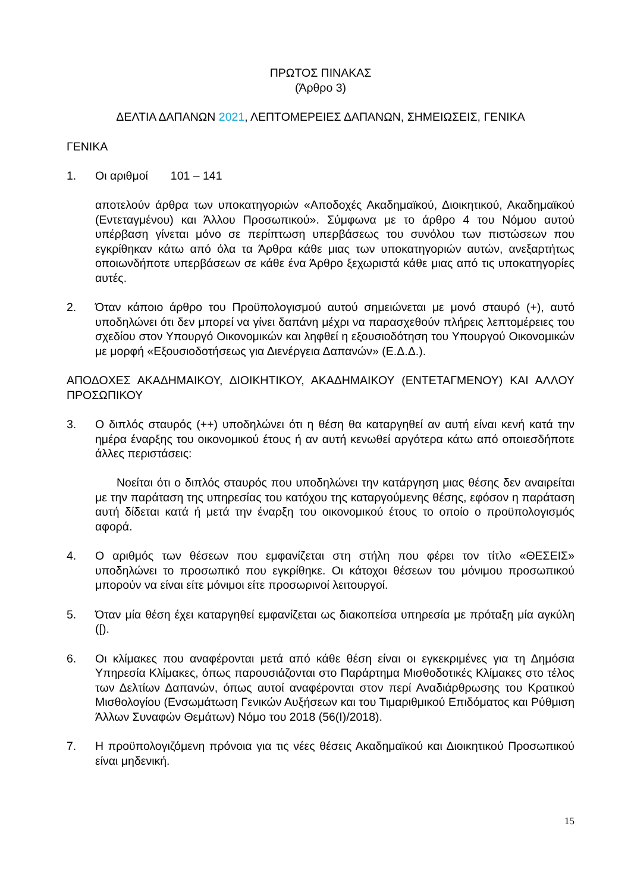ΠΡΩΤΟΣ ΠΙΝΑΚΑΣ
(Άρθρο 3)
ΔΕΛΤΙΑ ΔΑΠΑΝΩΝ 2021, ΛΕΠΤΟΜΕΡΕΙΕΣ ΔΑΠΑΝΩΝ, ΣΗΜΕΙΩΣΕΙΣ, ΓΕΝΙΚΑ
ΓΕΝΙΚΑ
1. Οι αριθμοί 101 – 141
αποτελούν άρθρα των υποκατηγοριών «Αποδοχές Ακαδημαϊκού, Διοικητικού, Ακαδημαϊκού (Εντεταγμένου) και Άλλου Προσωπικού». Σύμφωνα με το άρθρο 4 του Νόμου αυτού υπέρβαση γίνεται μόνο σε περίπτωση υπερβάσεως του συνόλου των πιστώσεων που εγκρίθηκαν κάτω από όλα τα Άρθρα κάθε μιας των υποκατηγοριών αυτών, ανεξαρτήτως οποιωνδήποτε υπερβάσεων σε κάθε ένα Άρθρο ξεχωριστά κάθε μιας από τις υποκατηγορίες αυτές.
2. Όταν κάποιο άρθρο του Προϋπολογισμού αυτού σημειώνεται με μονό σταυρό (+), αυτό υποδηλώνει ότι δεν μπορεί να γίνει δαπάνη μέχρι να παρασχεθούν πλήρεις λεπτομέρειες του σχεδίου στον Υπουργό Οικονομικών και ληφθεί η εξουσιοδότηση του Υπουργού Οικονομικών με μορφή «Εξουσιοδοτήσεως για Διενέργεια Δαπανών» (Ε.Δ.Δ.).
ΑΠΟΔΟΧΕΣ ΑΚΑΔΗΜΑΙΚΟΥ, ΔΙΟΙΚΗΤΙΚΟΥ, ΑΚΑΔΗΜΑΙΚΟΥ (ΕΝΤΕΤΑΓΜΕΝΟΥ) ΚΑΙ ΑΛΛΟΥ ΠΡΟΣΩΠΙΚΟΥ
3. Ο διπλός σταυρός (++) υποδηλώνει ότι η θέση θα καταργηθεί αν αυτή είναι κενή κατά την ημέρα έναρξης του οικονομικού έτους ή αν αυτή κενωθεί αργότερα κάτω από οποιεσδήποτε άλλες περιστάσεις:
Νοείται ότι ο διπλός σταυρός που υποδηλώνει την κατάργηση μιας θέσης δεν αναιρείται με την παράταση της υπηρεσίας του κατόχου της καταργούμενης θέσης, εφόσον η παράταση αυτή δίδεται κατά ή μετά την έναρξη του οικονομικού έτους το οποίο ο προϋπολογισμός αφορά.
4. Ο αριθμός των θέσεων που εμφανίζεται στη στήλη που φέρει τον τίτλο «ΘΕΣΕΙΣ» υποδηλώνει το προσωπικό που εγκρίθηκε. Οι κάτοχοι θέσεων του μόνιμου προσωπικού μπορούν να είναι είτε μόνιμοι είτε προσωρινοί λειτουργοί.
5. Όταν μία θέση έχει καταργηθεί εμφανίζεται ως διακοπείσα υπηρεσία με πρόταξη μία αγκύλη ([).
6. Οι κλίμακες που αναφέρονται μετά από κάθε θέση είναι οι εγκεκριμένες για τη Δημόσια Υπηρεσία Κλίμακες, όπως παρουσιάζονται στο Παράρτημα Μισθοδοτικές Κλίμακες στο τέλος των Δελτίων Δαπανών, όπως αυτοί αναφέρονται στον περί Αναδιάρθρωσης του Κρατικού Μισθολογίου (Ενσωμάτωση Γενικών Αυξήσεων και του Τιμαριθμικού Επιδόματος και Ρύθμιση Άλλων Συναφών Θεμάτων) Νόμο του 2018 (56(Ι)/2018).
7. Η προϋπολογιζόμενη πρόνοια για τις νέες θέσεις Ακαδημαϊκού και Διοικητικού Προσωπικού είναι μηδενική.
15